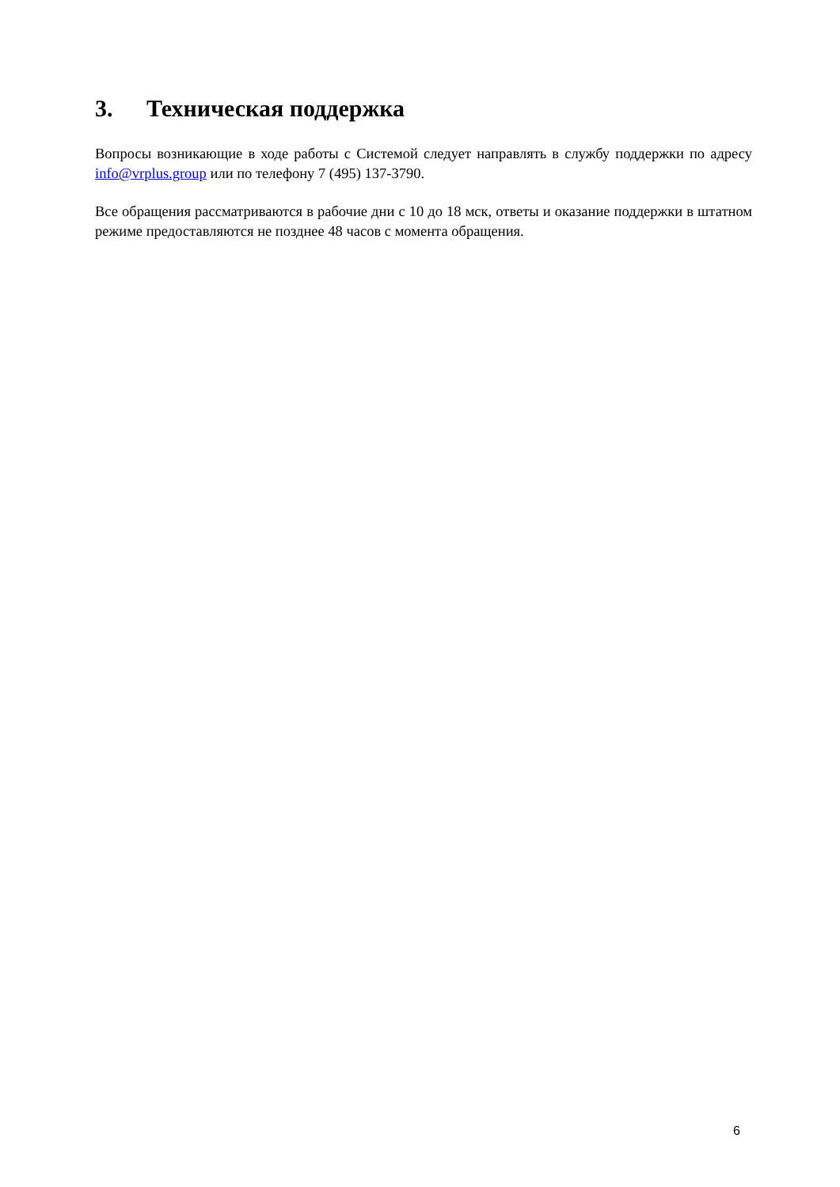3. Техническая поддержка
Вопросы возникающие в ходе работы с Системой следует направлять в службу поддержки по адресу info@vrplus.group или по телефону 7 (495) 137-3790.
Все обращения рассматриваются в рабочие дни с 10 до 18 мск, ответы и оказание поддержки в штатном режиме предоставляются не позднее 48 часов с момента обращения.
6